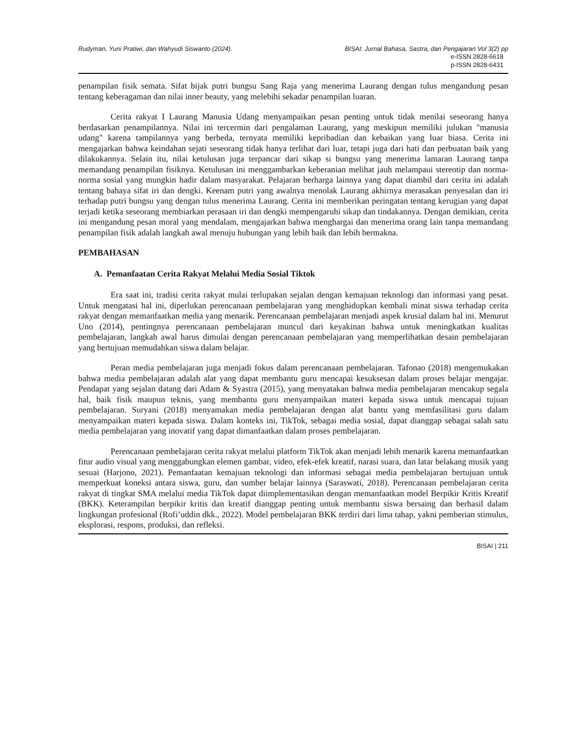Rudyman, Yuni Pratiwi, dan Wahyudi Siswanto (2024). BISAI: Jurnal Bahasa, Sastra, dan Pengajaran Vol 3(2) pp
e-ISSN 2828-6618
p-ISSN 2828-6431
penampilan fisik semata. Sifat bijak putri bungsu Sang Raja yang menerima Laurang dengan tulus mengandung pesan tentang keberagaman dan nilai inner beauty, yang melebihi sekadar penampilan luaran.
Cerita rakyat I Laurang Manusia Udang menyampaikan pesan penting untuk tidak menilai seseorang hanya berdasarkan penampilannya. Nilai ini tercermin dari pengalaman Laurang, yang meskipun memiliki julukan "manusia udang" karena tampilannya yang berbeda, ternyata memiliki kepribadian dan kebaikan yang luar biasa. Cerita ini mengajarkan bahwa keindahan sejati seseorang tidak hanya terlihat dari luar, tetapi juga dari hati dan perbuatan baik yang dilakukannya. Selain itu, nilai ketulusan juga terpancar dari sikap si bungsu yang menerima lamaran Laurang tanpa memandang penampilan fisiknya. Ketulusan ini menggambarkan keberanian melihat jauh melampaui stereotip dan norma-norma sosial yang mungkin hadir dalam masyarakat. Pelajaran berharga lainnya yang dapat diambil dari cerita ini adalah tentang bahaya sifat iri dan dengki. Keenam putri yang awalnya menolak Laurang akhirnya merasakan penyesalan dan iri terhadap putri bungsu yang dengan tulus menerima Laurang. Cerita ini memberikan peringatan tentang kerugian yang dapat terjadi ketika seseorang membiarkan perasaan iri dan dengki mempengaruhi sikap dan tindakannya. Dengan demikian, cerita ini mengandung pesan moral yang mendalam, mengajarkan bahwa menghargai dan menerima orang lain tanpa memandang penampilan fisik adalah langkah awal menuju hubungan yang lebih baik dan lebih bermakna.
PEMBAHASAN
A. Pemanfaatan Cerita Rakyat Melalui Media Sosial Tiktok
Era saat ini, tradisi cerita rakyat mulai terlupakan sejalan dengan kemajuan teknologi dan informasi yang pesat. Untuk mengatasi hal ini, diperlukan perencanaan pembelajaran yang menghidupkan kembali minat siswa terhadap cerita rakyat dengan memanfaatkan media yang menarik. Perencanaan pembelajaran menjadi aspek krusial dalam hal ini. Menurut Uno (2014), pentingnya perencanaan pembelajaran muncul dari keyakinan bahwa untuk meningkatkan kualitas pembelajaran, langkah awal harus dimulai dengan perencanaan pembelajaran yang memperlihatkan desain pembelajaran yang bertujuan memudahkan siswa dalam belajar.
Peran media pembelajaran juga menjadi fokus dalam perencanaan pembelajaran. Tafonao (2018) mengemukakan bahwa media pembelajaran adalah alat yang dapat membantu guru mencapai kesuksesan dalam proses belajar mengajar. Pendapat yang sejalan datang dari Adam & Syastra (2015), yang menyatakan bahwa media pembelajaran mencakup segala hal, baik fisik maupun teknis, yang membantu guru menyampaikan materi kepada siswa untuk mencapai tujuan pembelajaran. Suryani (2018) menyamakan media pembelajaran dengan alat bantu yang memfasilitasi guru dalam menyampaikan materi kepada siswa. Dalam konteks ini, TikTok, sebagai media sosial, dapat dianggap sebagai salah satu media pembelajaran yang inovatif yang dapat dimanfaatkan dalam proses pembelajaran.
Perencanaan pembelajaran cerita rakyat melalui platform TikTok akan menjadi lebih menarik karena memanfaatkan fitur audio visual yang menggabungkan elemen gambar, video, efek-efek kreatif, narasi suara, dan latar belakang musik yang sesuai (Harjono, 2021). Pemanfaatan kemajuan teknologi dan informasi sebagai media pembelajaran bertujuan untuk memperkuat koneksi antara siswa, guru, dan sumber belajar lainnya (Saraswati, 2018). Perencanaan pembelajaran cerita rakyat di tingkat SMA melalui media TikTok dapat diimplementasikan dengan memanfaatkan model Berpikir Kritis Kreatif (BKK). Keterampilan berpikir kritis dan kreatif dianggap penting untuk membantu siswa bersaing dan berhasil dalam lingkungan profesional (Rofi’uddin dkk., 2022). Model pembelajaran BKK terdiri dari lima tahap, yakni pemberian stimulus, eksplorasi, respons, produksi, dan refleksi.
BISAI | 211